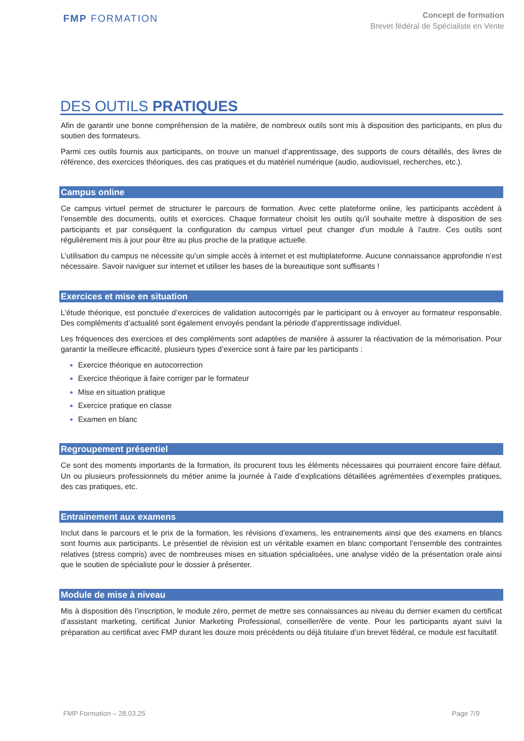FMP FORMATION
Concept de formation
Brevet fédéral de Spécialiste en Vente
DES OUTILS PRATIQUES
Afin de garantir une bonne compréhension de la matière, de nombreux outils sont mis à disposition des participants, en plus du soutien des formateurs.
Parmi ces outils fournis aux participants, on trouve un manuel d’apprentissage, des supports de cours détaillés, des livres de référence, des exercices théoriques, des cas pratiques et du matériel numérique (audio, audiovisuel, recherches, etc.).
Campus online
Ce campus virtuel permet de structurer le parcours de formation. Avec cette plateforme online, les participants accèdent à l’ensemble des documents, outils et exercices. Chaque formateur choisit les outils qu'il souhaite mettre à disposition de ses participants et par conséquent la configuration du campus virtuel peut changer d'un module à l'autre. Ces outils sont régulièrement mis à jour pour être au plus proche de la pratique actuelle.
L’utilisation du campus ne nécessite qu’un simple accès à internet et est multiplateforme. Aucune connaissance approfondie n’est nécessaire. Savoir naviguer sur internet et utiliser les bases de la bureautique sont suffisants !
Exercices et mise en situation
L’étude théorique, est ponctuée d’exercices de validation autocorrigés par le participant ou à envoyer au formateur responsable. Des compléments d’actualité sont également envoyés pendant la période d’apprentissage individuel.
Les fréquences des exercices et des compléments sont adaptées de manière à assurer la réactivation de la mémorisation. Pour garantir la meilleure efficacité, plusieurs types d’exercice sont à faire par les participants :
Exercice théorique en autocorrection
Exercice théorique à faire corriger par le formateur
Mise en situation pratique
Exercice pratique en classe
Examen en blanc
Regroupement présentiel
Ce sont des moments importants de la formation, ils procurent tous les éléments nécessaires qui pourraient encore faire défaut. Un ou plusieurs professionnels du métier anime la journée à l’aide d’explications détaillées agrémentées d’exemples pratiques, des cas pratiques, etc.
Entrainement aux examens
Inclut dans le parcours et le prix de la formation, les révisions d’examens, les entrainements ainsi que des examens en blancs sont fournis aux participants. Le présentiel de révision est un véritable examen en blanc comportant l’ensemble des contraintes relatives (stress compris) avec de nombreuses mises en situation spécialisées, une analyse vidéo de la présentation orale ainsi que le soutien de spécialiste pour le dossier à présenter.
Module de mise à niveau
Mis à disposition dès l’inscription, le module zéro, permet de mettre ses connaissances au niveau du dernier examen du certificat d’assistant marketing, certificat Junior Marketing Professional, conseiller/ère de vente. Pour les participants ayant suivi la préparation au certificat avec FMP durant les douze mois précédents ou déjà titulaire d’un brevet fédéral, ce module est facultatif.
FMP Formation – 28.03.25 Page 7/9